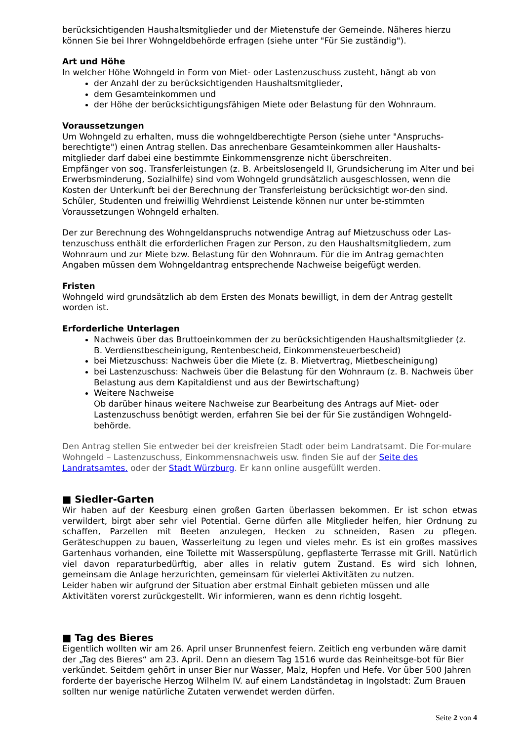berücksichtigenden Haushaltsmitglieder und der Mietenstufe der Gemeinde. Näheres hierzu können Sie bei Ihrer Wohngeldbehörde erfragen (siehe unter "Für Sie zuständig").
Art und Höhe
In welcher Höhe Wohngeld in Form von Miet- oder Lastenzuschuss zusteht, hängt ab von
der Anzahl der zu berücksichtigenden Haushaltsmitglieder,
dem Gesamteinkommen und
der Höhe der berücksichtigungsfähigen Miete oder Belastung für den Wohnraum.
Voraussetzungen
Um Wohngeld zu erhalten, muss die wohngeldberechtigte Person (siehe unter "Anspruchs-berechtigte") einen Antrag stellen. Das anrechenbare Gesamteinkommen aller Haushalts-mitglieder darf dabei eine bestimmte Einkommensgrenze nicht überschreiten.
Empfänger von sog. Transferleistungen (z. B. Arbeitslosengeld II, Grundsicherung im Alter und bei Erwerbsminderung, Sozialhilfe) sind vom Wohngeld grundsätzlich ausgeschlossen, wenn die Kosten der Unterkunft bei der Berechnung der Transferleistung berücksichtigt wor-den sind. Schüler, Studenten und freiwillig Wehrdienst Leistende können nur unter be-stimmten Voraussetzungen Wohngeld erhalten.
Der zur Berechnung des Wohngeldanspruchs notwendige Antrag auf Mietzuschuss oder Las-tenzuschuss enthält die erforderlichen Fragen zur Person, zu den Haushaltsmitgliedern, zum Wohnraum und zur Miete bzw. Belastung für den Wohnraum. Für die im Antrag gemachten Angaben müssen dem Wohngeldantrag entsprechende Nachweise beigefügt werden.
Fristen
Wohngeld wird grundsätzlich ab dem Ersten des Monats bewilligt, in dem der Antrag gestellt worden ist.
Erforderliche Unterlagen
Nachweis über das Bruttoeinkommen der zu berücksichtigenden Haushaltsmitglieder (z. B. Verdienstbescheinigung, Rentenbescheid, Einkommensteuerbescheid)
bei Mietzuschuss: Nachweis über die Miete (z. B. Mietvertrag, Mietbescheinigung)
bei Lastenzuschuss: Nachweis über die Belastung für den Wohnraum (z. B. Nachweis über Belastung aus dem Kapitaldienst und aus der Bewirtschaftung)
Weitere Nachweise
Ob darüber hinaus weitere Nachweise zur Bearbeitung des Antrags auf Miet- oder Lastenzuschuss benötigt werden, erfahren Sie bei der für Sie zuständigen Wohngeld-behörde.
Den Antrag stellen Sie entweder bei der kreisfreien Stadt oder beim Landratsamt. Die For-mulare Wohngeld – Lastenzuschuss, Einkommensnachweis usw. finden Sie auf der Seite des Landratsamtes. oder der Stadt Würzburg. Er kann online ausgefüllt werden.
■ Siedler-Garten
Wir haben auf der Keesburg einen großen Garten überlassen bekommen. Er ist schon etwas verwildert, birgt aber sehr viel Potential. Gerne dürfen alle Mitglieder helfen, hier Ordnung zu schaffen, Parzellen mit Beeten anzulegen, Hecken zu schneiden, Rasen zu pflegen. Geräteschuppen zu bauen, Wasserleitung zu legen und vieles mehr. Es ist ein großes massives Gartenhaus vorhanden, eine Toilette mit Wasserspülung, gepflasterte Terrasse mit Grill. Natürlich viel davon reparaturbedürftig, aber alles in relativ gutem Zustand. Es wird sich lohnen, gemeinsam die Anlage herzurichten, gemeinsam für vielerlei Aktivitäten zu nutzen.
Leider haben wir aufgrund der Situation aber erstmal Einhalt gebieten müssen und alle Aktivitäten vorerst zurückgestellt. Wir informieren, wann es denn richtig losgeht.
■ Tag des Bieres
Eigentlich wollten wir am 26. April unser Brunnenfest feiern. Zeitlich eng verbunden wäre damit der „Tag des Bieres“ am 23. April. Denn an diesem Tag 1516 wurde das Reinheitsge-bot für Bier verkündet. Seitdem gehört in unser Bier nur Wasser, Malz, Hopfen und Hefe. Vor über 500 Jahren forderte der bayerische Herzog Wilhelm IV. auf einem Landständetag in Ingolstadt: Zum Brauen sollten nur wenige natürliche Zutaten verwendet werden dürfen.
Seite 2 von 4